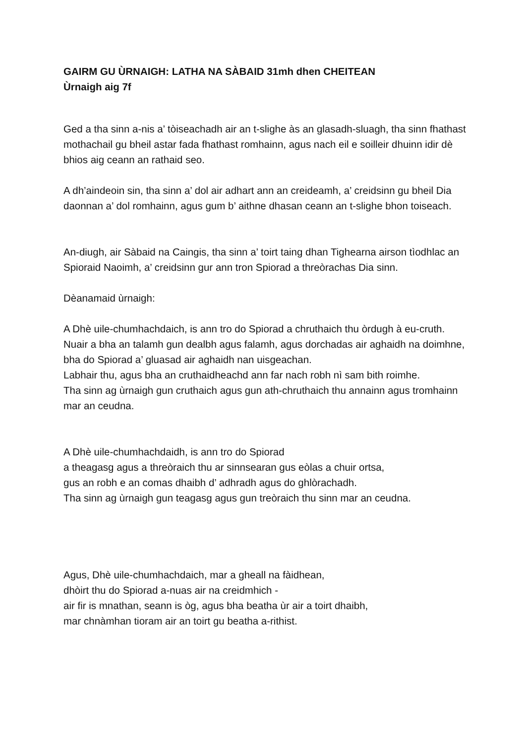GAIRM GU ÙRNAIGH: LATHA NA SÀBAID 31mh dhen CHEITEAN
Ùrnaigh aig 7f
Ged a tha sinn a-nis a’ tòiseachadh air an t-slighe às an glasadh-sluagh, tha sinn fhathast mothachail gu bheil astar fada fhathast romhainn, agus nach eil e soilleir dhuinn idir dè bhios aig ceann an rathaid seo.
A dh’aindeoin sin, tha sinn a’ dol air adhart ann an creideamh, a’ creidsinn gu bheil Dia daonnan a’ dol romhainn, agus gum b’ aithne dhasan ceann an t-slighe bhon toiseach.
An-diugh, air Sàbaid na Caingis, tha sinn a’ toirt taing dhan Tighearna airson tìodhlac an Spioraid Naoimh, a’ creidsinn gur ann tron Spiorad a threòrachas Dia sinn.
Dèanamaid ùrnaigh:
A Dhè uile-chumhachdaich, is ann tro do Spiorad a chruthaich thu òrdugh à eu-cruth.
Nuair a bha an talamh gun dealbh agus falamh, agus dorchadas air aghaidh na doimhne,
bha do Spiorad a’ gluasad air aghaidh nan uisgeachan.
Labhair thu, agus bha an cruthaidheachd ann far nach robh nì sam bith roimhe.
Tha sinn ag ùrnaigh gun cruthaich agus gun ath-chruthaich thu annainn agus tromhainn mar an ceudna.
A Dhè uile-chumhachdaidh, is ann tro do Spiorad
a theagasg agus a threòraich thu ar sinnsearan gus eòlas a chuir ortsa,
gus an robh e an comas dhaibh d’ adhradh agus do ghlòrachadh.
Tha sinn ag ùrnaigh gun teagasg agus gun treòraich thu sinn mar an ceudna.
Agus, Dhè uile-chumhachdaich, mar a gheall na fàidhean,
dhòirt thu do Spiorad a-nuas air na creidmhich -
air fir is mnathan, seann is òg, agus bha beatha ùr air a toirt dhaibh,
mar chnàmhan tioram air an toirt gu beatha a-rithist.